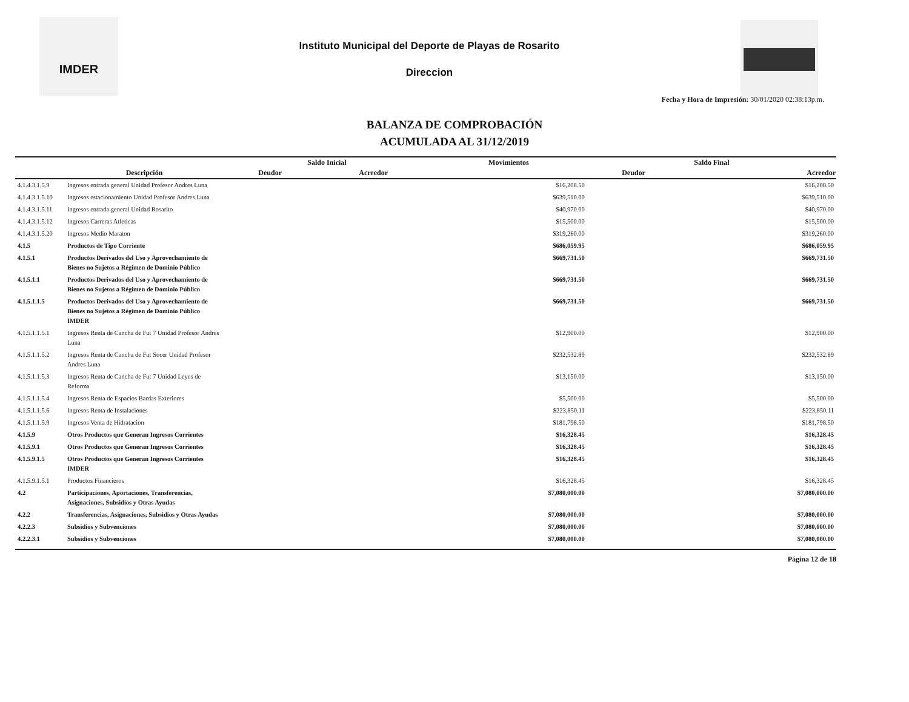IMDER
Instituto Municipal del Deporte de Playas de Rosarito
Direccion
Fecha y Hora de Impresión: 30/01/2020 02:38:13p.m.
BALANZA DE COMPROBACIÓN
ACUMULADA AL 31/12/2019
| | | Saldo Inicial | | Movimientos | Saldo Final | |
| --- | --- | --- | --- | --- | --- | --- |
| | Descripción | Deudor | Acreedor | | Deudor | Acreedor |
| 4.1.4.3.1.5.9 | Ingresos entrada general Unidad Profesor Andres Luna | | | $16,208.50 | | $16,208.50 |
| 4.1.4.3.1.5.10 | Ingresos estacionamiento Unidad Profesor Andres Luna | | | $639,510.00 | | $639,510.00 |
| 4.1.4.3.1.5.11 | Ingresos entrada general Unidad Rosarito | | | $40,970.00 | | $40,970.00 |
| 4.1.4.3.1.5.12 | Ingresos Carreras Atleticas | | | $15,500.00 | | $15,500.00 |
| 4.1.4.3.1.5.20 | Ingresos Medio Maraton | | | $319,260.00 | | $319,260.00 |
| 4.1.5 | Productos de Tipo Corriente | | | $686,059.95 | | $686,059.95 |
| 4.1.5.1 | Productos Derivados del Uso y Aprovechamiento de Bienes no Sujetos a Régimen de Dominio Público | | | $669,731.50 | | $669,731.50 |
| 4.1.5.1.1 | Productos Derivados del Uso y Aprovechamiento de Bienes no Sujetos a Régimen de Dominio Público | | | $669,731.50 | | $669,731.50 |
| 4.1.5.1.1.5 | Productos Derivados del Uso y Aprovechamiento de Bienes no Sujetos a Régimen de Dominio Público IMDER | | | $669,731.50 | | $669,731.50 |
| 4.1.5.1.1.5.1 | Ingresos Renta de Cancha de Fut 7 Unidad Profesor Andres Luna | | | $12,900.00 | | $12,900.00 |
| 4.1.5.1.1.5.2 | Ingresos Renta de Cancha de Fut Socer Unidad Profesor Andres Luna | | | $232,532.89 | | $232,532.89 |
| 4.1.5.1.1.5.3 | Ingresos Renta de Cancha de Fut 7 Unidad Leyes de Reforma | | | $13,150.00 | | $13,150.00 |
| 4.1.5.1.1.5.4 | Ingresos Renta de Espacios Bardas Exteriores | | | $5,500.00 | | $5,500.00 |
| 4.1.5.1.1.5.6 | Ingresos Renta de Instalaciones | | | $223,850.11 | | $223,850.11 |
| 4.1.5.1.1.5.9 | Ingresos Venta de Hidratacion | | | $181,798.50 | | $181,798.50 |
| 4.1.5.9 | Otros Productos que Generan Ingresos Corrientes | | | $16,328.45 | | $16,328.45 |
| 4.1.5.9.1 | Otros Productos que Generan Ingresos Corrientes | | | $16,328.45 | | $16,328.45 |
| 4.1.5.9.1.5 | Otros Productos que Generan Ingresos Corrientes IMDER | | | $16,328.45 | | $16,328.45 |
| 4.1.5.9.1.5.1 | Productos Financieros | | | $16,328.45 | | $16,328.45 |
| 4.2 | Participaciones, Aportaciones, Transferencias, Asignaciones, Subsidios y Otras Ayudas | | | $7,080,000.00 | | $7,080,000.00 |
| 4.2.2 | Transferencias, Asignaciones, Subsidios y Otras Ayudas | | | $7,080,000.00 | | $7,080,000.00 |
| 4.2.2.3 | Subsidios y Subvenciones | | | $7,080,000.00 | | $7,080,000.00 |
| 4.2.2.3.1 | Subsidios y Subvenciones | | | $7,080,000.00 | | $7,080,000.00 |
Página 12 de 18